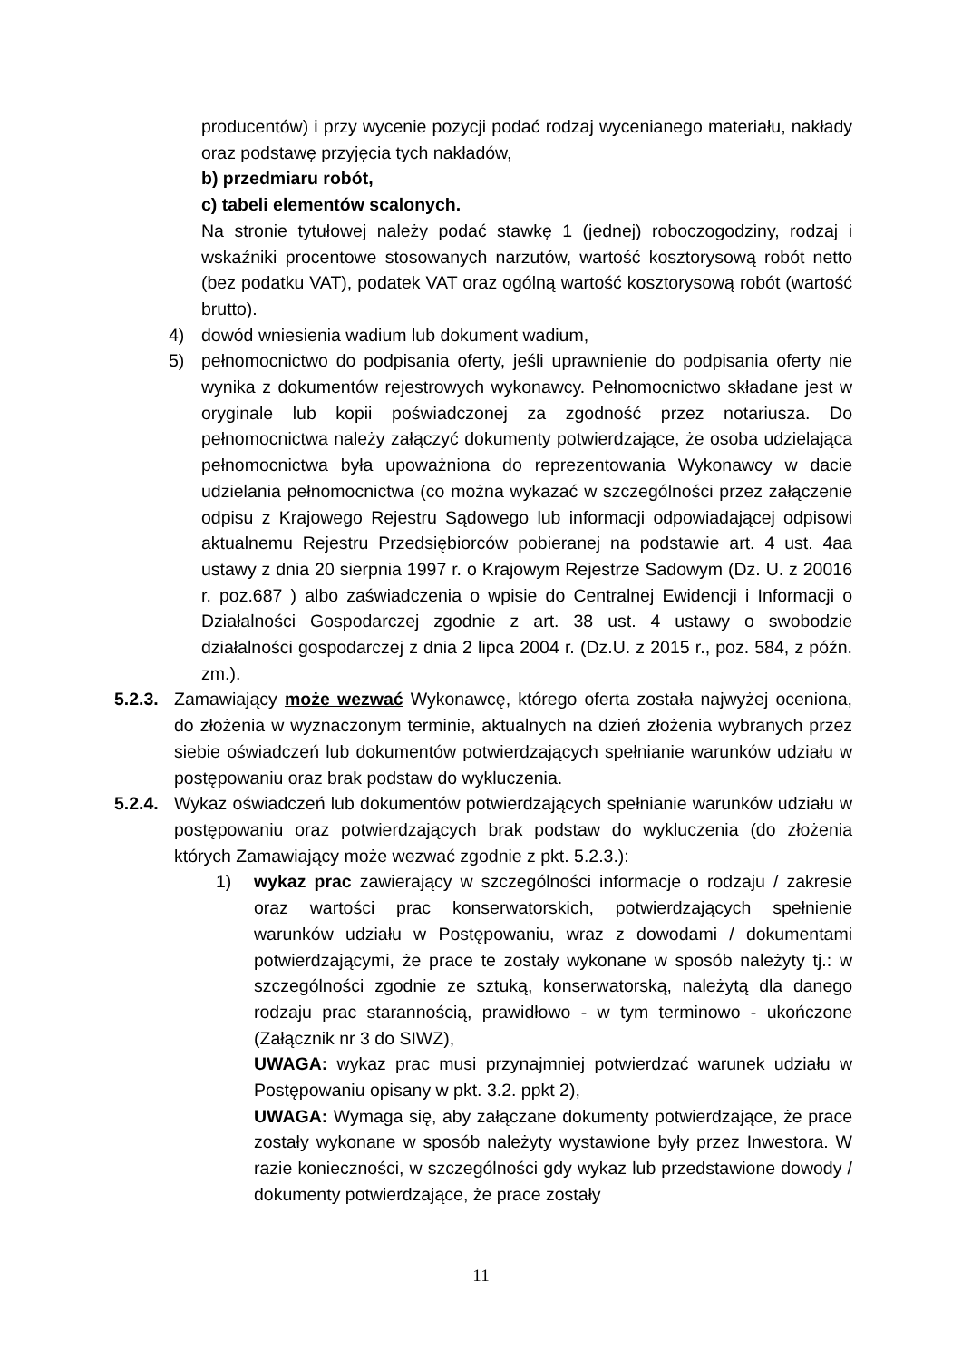producentów) i przy wycenie pozycji podać rodzaj wycenianego materiału, nakłady oraz podstawę przyjęcia tych nakładów,
b) przedmiaru robót,
c) tabeli elementów scalonych.
Na stronie tytułowej należy podać stawkę 1 (jednej) roboczogodziny, rodzaj i wskaźniki procentowe stosowanych narzutów, wartość kosztorysową robót netto (bez podatku VAT), podatek VAT oraz ogólną wartość kosztorysową robót (wartość brutto).
4) dowód wniesienia wadium lub dokument wadium,
5) pełnomocnictwo do podpisania oferty, jeśli uprawnienie do podpisania oferty nie wynika z dokumentów rejestrowych wykonawcy. Pełnomocnictwo składane jest w oryginale lub kopii poświadczonej za zgodność przez notariusza. Do pełnomocnictwa należy załączyć dokumenty potwierdzające, że osoba udzielająca pełnomocnictwa była upoważniona do reprezentowania Wykonawcy w dacie udzielania pełnomocnictwa (co można wykazać w szczególności przez załączenie odpisu z Krajowego Rejestru Sądowego lub informacji odpowiadającej odpisowi aktualnemu Rejestru Przedsiębiorców pobieranej na podstawie art. 4 ust. 4aa ustawy z dnia 20 sierpnia 1997 r. o Krajowym Rejestrze Sadowym (Dz. U. z 20016 r. poz.687 ) albo zaświadczenia o wpisie do Centralnej Ewidencji i Informacji o Działalności Gospodarczej zgodnie z art. 38 ust. 4 ustawy o swobodzie działalności gospodarczej z dnia 2 lipca 2004 r. (Dz.U. z 2015 r., poz. 584, z późn. zm.).
5.2.3. Zamawiający może wezwać Wykonawcę, którego oferta została najwyżej oceniona, do złożenia w wyznaczonym terminie, aktualnych na dzień złożenia wybranych przez siebie oświadczeń lub dokumentów potwierdzających spełnianie warunków udziału w postępowaniu oraz brak podstaw do wykluczenia.
5.2.4. Wykaz oświadczeń lub dokumentów potwierdzających spełnianie warunków udziału w postępowaniu oraz potwierdzających brak podstaw do wykluczenia (do złożenia których Zamawiający może wezwać zgodnie z pkt. 5.2.3.):
1) wykaz prac zawierający w szczególności informacje o rodzaju / zakresie oraz wartości prac konserwatorskich, potwierdzających spełnienie warunków udziału w Postępowaniu, wraz z dowodami / dokumentami potwierdzającymi, że prace te zostały wykonane w sposób należyty tj.: w szczególności zgodnie ze sztuką, konserwatorską, należytą dla danego rodzaju prac starannością, prawidłowo - w tym terminowo - ukończone (Załącznik nr 3 do SIWZ),
UWAGA: wykaz prac musi przynajmniej potwierdzać warunek udziału w Postępowaniu opisany w pkt. 3.2. ppkt 2),
UWAGA: Wymaga się, aby załączane dokumenty potwierdzające, że prace zostały wykonane w sposób należyty wystawione były przez Inwestora. W razie konieczności, w szczególności gdy wykaz lub przedstawione dowody / dokumenty potwierdzające, że prace zostały
11